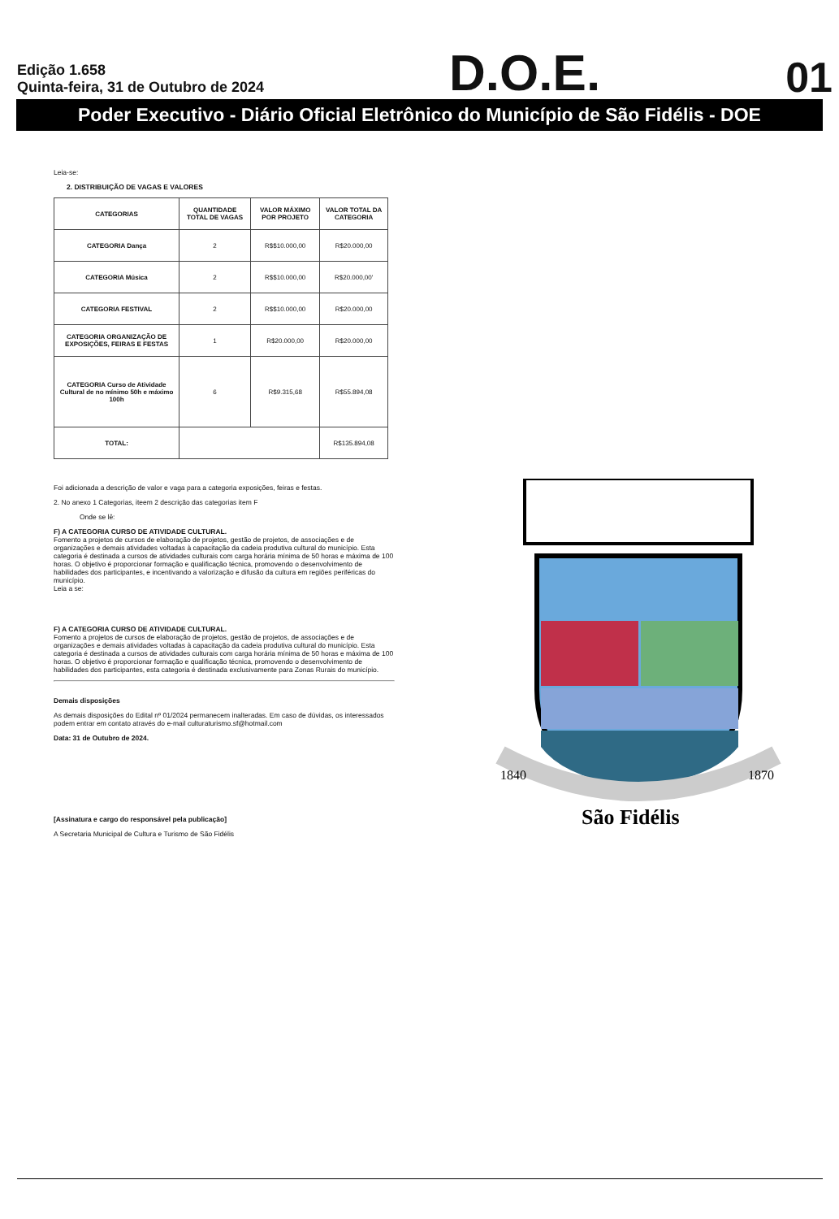Edição 1.658
Quinta-feira, 31 de Outubro de 2024
D.O.E.
01
Poder Executivo - Diário Oficial Eletrônico do Município de São Fidélis - DOE
Leia-se:
2. DISTRIBUIÇÃO DE VAGAS E VALORES
| CATEGORIAS | QUANTIDADE TOTAL DE VAGAS | VALOR MÁXIMO POR PROJETO | VALOR TOTAL DA CATEGORIA |
| --- | --- | --- | --- |
| CATEGORIA Dança | 2 | R$$10.000,00 | R$20.000,00 |
| CATEGORIA Música | 2 | R$$10.000,00 | R$20.000,00' |
| CATEGORIA FESTIVAL | 2 | R$$10.000,00 | R$20.000,00 |
| CATEGORIA ORGANIZAÇÃO DE EXPOSIÇÕES, FEIRAS E FESTAS | 1 | R$20.000,00 | R$20.000,00 |
| CATEGORIA Curso de Atividade Cultural de no mínimo 50h e máximo 100h | 6 | R$9.315,68 | R$55.894,08 |
| TOTAL: | | | R$135.894,08 |
Foi adicionada a descrição de valor e vaga para a categoria exposições, feiras e festas.
2. No anexo 1 Categorias, iteem 2 descrição das categorias item F
Onde se lê:
F) A CATEGORIA CURSO DE ATIVIDADE CULTURAL.
Fomento a projetos de cursos de elaboração de projetos, gestão de projetos, de associações e de organizações e demais atividades voltadas à capacitação da cadeia produtiva cultural do município. Esta categoria é destinada a cursos de atividades culturais com carga horária mínima de 50 horas e máxima de 100 horas. O objetivo é proporcionar formação e qualificação técnica, promovendo o desenvolvimento de habilidades dos participantes, e incentivando a valorização e difusão da cultura em regiões periféricas do município.
Leia a se:
F) A CATEGORIA CURSO DE ATIVIDADE CULTURAL.
Fomento a projetos de cursos de elaboração de projetos, gestão de projetos, de associações e de organizações e demais atividades voltadas à capacitação da cadeia produtiva cultural do município. Esta categoria é destinada a cursos de atividades culturais com carga horária mínima de 50 horas e máxima de 100 horas. O objetivo é proporcionar formação e qualificação técnica, promovendo o desenvolvimento de habilidades dos participantes, esta categoria é destinada exclusivamente para Zonas Rurais do município.
Demais disposições
As demais disposições do Edital nº 01/2024 permanecem inalteradas. Em caso de dúvidas, os interessados podem entrar em contato através do e-mail culturaturismo.sf@hotmail.com
Data: 31 de Outubro de 2024.
[Assinatura e cargo do responsável pela publicação]
A Secretaria Municipal de Cultura e Turismo de São Fidélis
1840
1870
São Fidélis